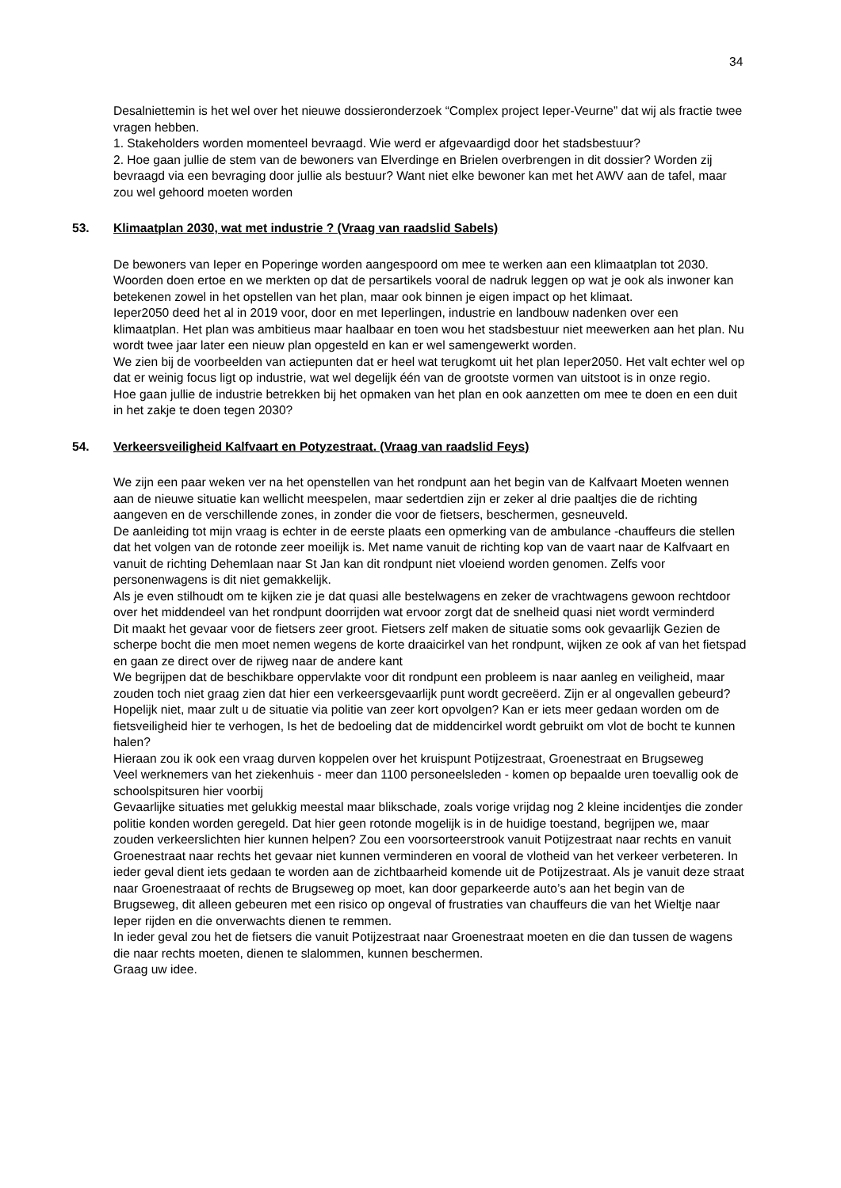34
Desalniettemin is het wel over het nieuwe dossieronderzoek “Complex project Ieper-Veurne” dat wij als fractie twee vragen hebben.
1. Stakeholders worden momenteel bevraagd. Wie werd er afgevaardigd door het stadsbestuur?
2. Hoe gaan jullie de stem van de bewoners van Elverdinge en Brielen overbrengen in dit dossier? Worden zij bevraagd via een bevraging door jullie als bestuur? Want niet elke bewoner kan met het AWV aan de tafel, maar zou wel gehoord moeten worden
53. Klimaatplan 2030, wat met industrie ? (Vraag van raadslid Sabels)
De bewoners van Ieper en Poperinge worden aangespoord om mee te werken aan een klimaatplan tot 2030. Woorden doen ertoe en we merkten op dat de persartikels vooral de nadruk leggen op wat je ook als inwoner kan betekenen zowel in het opstellen van het plan, maar ook binnen je eigen impact op het klimaat.
Ieper2050 deed het al in 2019 voor, door en met Ieperlingen, industrie en landbouw nadenken over een klimaatplan. Het plan was ambitieus maar haalbaar en toen wou het stadsbestuur niet meewerken aan het plan. Nu wordt twee jaar later een nieuw plan opgesteld en kan er wel samengewerkt worden.
We zien bij de voorbeelden van actiepunten dat er heel wat terugkomt uit het plan Ieper2050. Het valt echter wel op dat er weinig focus ligt op industrie, wat wel degelijk één van de grootste vormen van uitstoot is in onze regio.
Hoe gaan jullie de industrie betrekken bij het opmaken van het plan en ook aanzetten om mee te doen en een duit in het zakje te doen tegen 2030?
54. Verkeersveiligheid Kalfvaart en Potyzestraat. (Vraag van raadslid Feys)
We zijn een paar weken ver na het openstellen van het rondpunt aan het begin van de Kalfvaart Moeten wennen aan de nieuwe situatie kan wellicht meespelen, maar sedertdien zijn er zeker al drie paaltjes die de richting aangeven en de verschillende zones, in zonder die voor de fietsers, beschermen, gesneuveld.
De aanleiding tot mijn vraag is echter in de eerste plaats een opmerking van de ambulance -chauffeurs die stellen dat het volgen van de rotonde zeer moeilijk is. Met name vanuit de richting kop van de vaart naar de Kalfvaart en vanuit de richting Dehemlaan naar St Jan kan dit rondpunt niet vloeiend worden genomen. Zelfs voor personenwagens is dit niet gemakkelijk.
Als je even stilhoudt om te kijken zie je dat quasi alle bestelwagens en zeker de vrachtwagens gewoon rechtdoor over het middendeel van het rondpunt doorrijden wat ervoor zorgt dat de snelheid quasi niet wordt verminderd
Dit maakt het gevaar voor de fietsers zeer groot. Fietsers zelf maken de situatie soms ook gevaarlijk Gezien de scherpe bocht die men moet nemen wegens de korte draaicirkel van het rondpunt, wijken ze ook af van het fietspad en gaan ze direct over de rijweg naar de andere kant
We begrijpen dat de beschikbare oppervlakte voor dit rondpunt een probleem is naar aanleg en veiligheid, maar zouden toch niet graag zien dat hier een verkeersgevaarlijk punt wordt gecreëerd. Zijn er al ongevallen gebeurd? Hopelijk niet, maar zult u de situatie via politie van zeer kort opvolgen? Kan er iets meer gedaan worden om de fietsveiligheid hier te verhogen, Is het de bedoeling dat de middencirkel wordt gebruikt om vlot de bocht te kunnen halen?
Hieraan zou ik ook een vraag durven koppelen over het kruispunt Potijzestraat, Groenestraat en Brugseweg
Veel werknemers van het ziekenhuis - meer dan 1100 personeelsleden - komen op bepaalde uren toevallig ook de schoolspitsuren hier voorbij
Gevaarlijke situaties met gelukkig meestal maar blikschade, zoals vorige vrijdag nog 2 kleine incidentjes die zonder politie konden worden geregeld. Dat hier geen rotonde mogelijk is in de huidige toestand, begrijpen we, maar zouden verkeerslichten hier kunnen helpen? Zou een voorsorteerstrook vanuit Potijzestraat naar rechts en vanuit Groenestraat naar rechts het gevaar niet kunnen verminderen en vooral de vlotheid van het verkeer verbeteren. In ieder geval dient iets gedaan te worden aan de zichtbaarheid komende uit de Potijzestraat. Als je vanuit deze straat naar Groenestraaat of rechts de Brugseweg op moet, kan door geparkeerde auto’s aan het begin van de Brugseweg, dit alleen gebeuren met een risico op ongeval of frustraties van chauffeurs die van het Wieltje naar Ieper rijden en die onverwachts dienen te remmen.
In ieder geval zou het de fietsers die vanuit Potijzestraat naar Groenestraat moeten en die dan tussen de wagens die naar rechts moeten, dienen te slalommen, kunnen beschermen.
Graag uw idee.